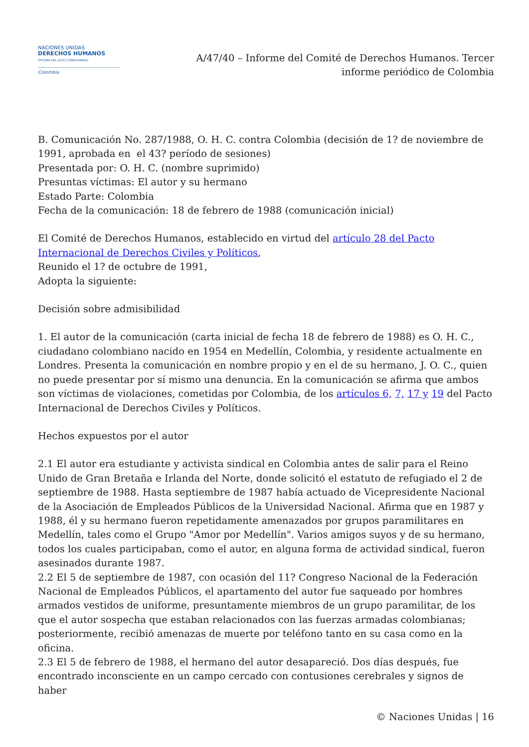NACIONES UNIDAS
DERECHOS HUMANOS
OFICINA DEL ALTO COMISIONADO
Colombia
A/47/40 – Informe del Comité de Derechos Humanos. Tercer informe periódico de Colombia
B. Comunicación No. 287/1988, O. H. C. contra Colombia (decisión de 1? de noviembre de 1991, aprobada en el 43? período de sesiones)
Presentada por: O. H. C. (nombre suprimido)
Presuntas víctimas: El autor y su hermano
Estado Parte: Colombia
Fecha de la comunicación: 18 de febrero de 1988 (comunicación inicial)
El Comité de Derechos Humanos, establecido en virtud del artículo 28 del Pacto Internacional de Derechos Civiles y Políticos,
Reunido el 1? de octubre de 1991,
Adopta la siguiente:
Decisión sobre admisibilidad
1. El autor de la comunicación (carta inicial de fecha 18 de febrero de 1988) es O. H. C., ciudadano colombiano nacido en 1954 en Medellín, Colombia, y residente actualmente en Londres. Presenta la comunicación en nombre propio y en el de su hermano, J. O. C., quien no puede presentar por sí mismo una denuncia. En la comunicación se afirma que ambos son víctimas de violaciones, cometidas por Colombia, de los artículos 6, 7, 17 y 19 del Pacto Internacional de Derechos Civiles y Políticos.
Hechos expuestos por el autor
2.1 El autor era estudiante y activista sindical en Colombia antes de salir para el Reino Unido de Gran Bretaña e Irlanda del Norte, donde solicitó el estatuto de refugiado el 2 de septiembre de 1988. Hasta septiembre de 1987 había actuado de Vicepresidente Nacional de la Asociación de Empleados Públicos de la Universidad Nacional. Afirma que en 1987 y 1988, él y su hermano fueron repetidamente amenazados por grupos paramilitares en Medellín, tales como el Grupo "Amor por Medellín". Varios amigos suyos y de su hermano, todos los cuales participaban, como el autor, en alguna forma de actividad sindical, fueron asesinados durante 1987.
2.2 El 5 de septiembre de 1987, con ocasión del 11? Congreso Nacional de la Federación Nacional de Empleados Públicos, el apartamento del autor fue saqueado por hombres armados vestidos de uniforme, presuntamente miembros de un grupo paramilitar, de los que el autor sospecha que estaban relacionados con las fuerzas armadas colombianas; posteriormente, recibió amenazas de muerte por teléfono tanto en su casa como en la oficina.
2.3 El 5 de febrero de 1988, el hermano del autor desapareció. Dos días después, fue encontrado inconsciente en un campo cercado con contusiones cerebrales y signos de haber
© Naciones Unidas | 16